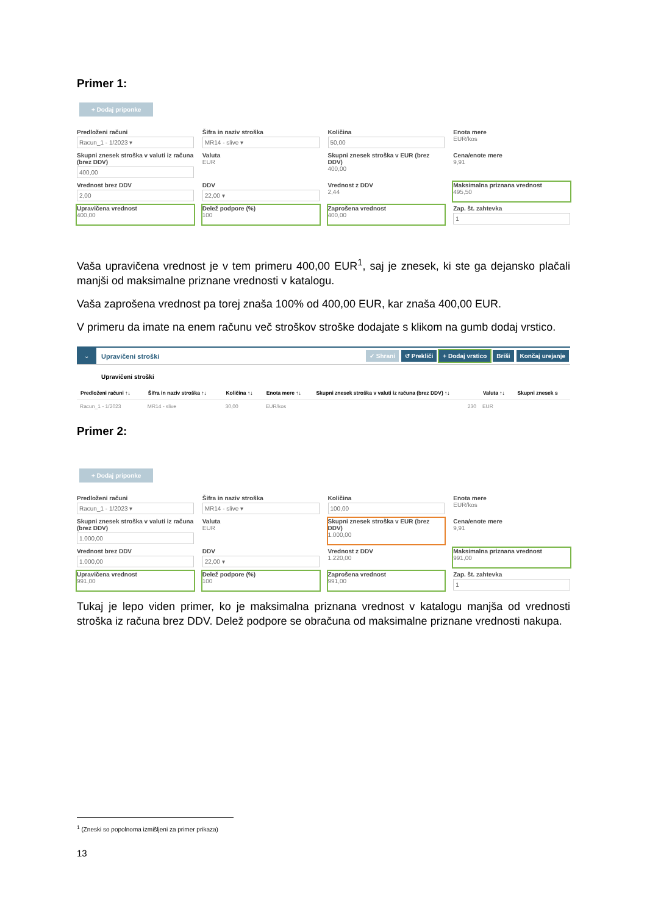Primer 1:
+ Dodaj priponke
Predloženi računi
Racun_1 - 1/2023 ▾
Šifra in naziv stroška
MR14 - slive ▾
Količina
50,00
Enota mere
EUR/kos
Skupni znesek stroška v valuti iz računa (brez DDV)
400,00
Valuta
EUR
Skupni znesek stroška v EUR (brez DDV)
400,00
Cena/enote mere
9,91
Vrednost brez DDV
2,00
DDV
22,00 ▾
Vrednost z DDV
2,44
Maksimalna priznana vrednost
495,50
Upravičena vrednost
400,00
Delež podpore (%)
100
Zaprošena vrednost
400,00
Zap. št. zahtevka
1
Vaša upravičena vrednost je v tem primeru 400,00 EUR<sup>1</sup>, saj je znesek, ki ste ga dejansko plačali manjši od maksimalne priznane vrednosti v katalogu.
Vaša zaprošena vrednost pa torej znaša 100% od 400,00 EUR, kar znaša 400,00 EUR.
V primeru da imate na enem računu več stroškov stroške dodajate s klikom na gumb dodaj vrstico.
⌄ Upravičeni stroški ✓ Shrani ↺ Prekliči + Dodaj vrstico Briši Končaj urejanje
Upravičeni stroški
| Predloženi računi ↑↓ | Šifra in naziv stroška ↑↓ | Količina ↑↓ | Enota mere ↑↓ | Skupni znesek stroška v valuti iz računa (brez DDV) ↑↓ | Valuta ↑↓ | Skupni znesek s |
| --- | --- | --- | --- | --- | --- | --- |
| Racun_1 - 1/2023 | MR14 - slive | 30,00 | EUR/kos | 230 | EUR | |
Primer 2:
+ Dodaj priponke
Predloženi računi
Racun_1 - 1/2023 ▾
Šifra in naziv stroška
MR14 - slive ▾
Količina
100,00
Enota mere
EUR/kos
Skupni znesek stroška v valuti iz računa (brez DDV)
1.000,00
Valuta
EUR
Skupni znesek stroška v EUR (brez DDV)
1.000,00
Cena/enote mere
9,91
Vrednost brez DDV
1.000,00
DDV
22,00 ▾
Vrednost z DDV
1.220,00
Maksimalna priznana vrednost
991,00
Upravičena vrednost
991,00
Delež podpore (%)
100
Zaprošena vrednost
991,00
Zap. št. zahtevka
1
Tukaj je lepo viden primer, ko je maksimalna priznana vrednost v katalogu manjša od vrednosti stroška iz računa brez DDV. Delež podpore se obračuna od maksimalne priznane vrednosti nakupa.
<sup>1</sup> (Zneski so popolnoma izmišljeni za primer prikaza)
13